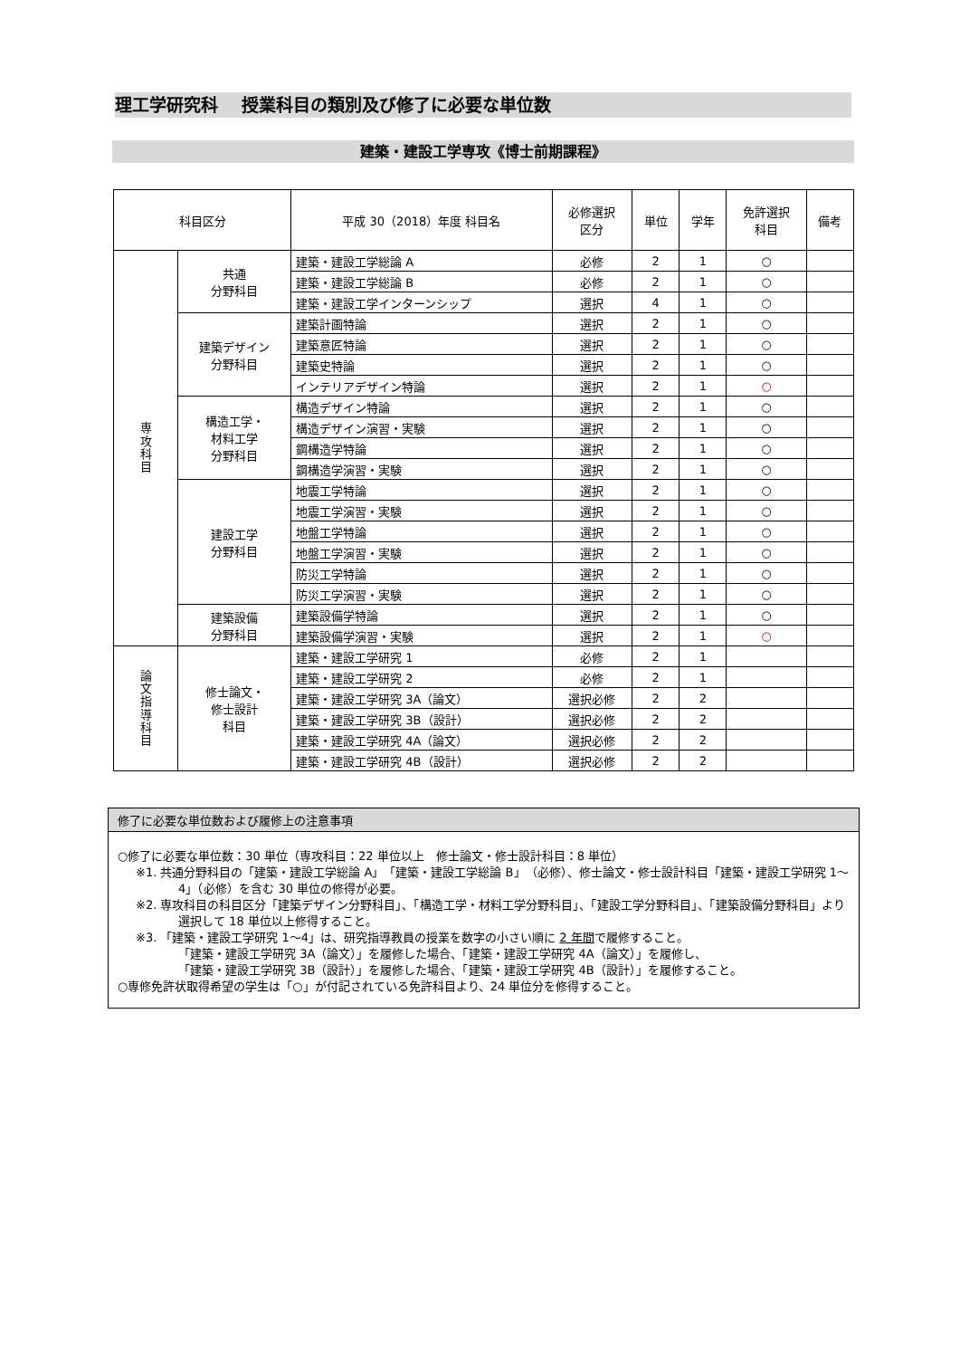理工学研究科　 授業科目の類別及び修了に必要な単位数
建築・建設工学専攻《博士前期課程》
| 科目区分 | | 平成 30（2018）年度 科目名 | 必修選択 区分 | 単位 | 学年 | 免許選択 科目 | 備考 |
| --- | --- | --- | --- | --- | --- | --- | --- |
| 専 攻 科 目 | 共通 分野科目 | 建築・建設工学総論 A | 必修 | 2 | 1 | ○ | |
| | | 建築・建設工学総論 B | 必修 | 2 | 1 | ○ | |
| | | 建築・建設工学インターンシップ | 選択 | 4 | 1 | ○ | |
| | 建築デザイン 分野科目 | 建築計画特論 | 選択 | 2 | 1 | ○ | |
| | | 建築意匠特論 | 選択 | 2 | 1 | ○ | |
| | | 建築史特論 | 選択 | 2 | 1 | ○ | |
| | | インテリアデザイン特論 | 選択 | 2 | 1 | ○ | |
| | 構造工学・ 材料工学 分野科目 | 構造デザイン特論 | 選択 | 2 | 1 | ○ | |
| | | 構造デザイン演習・実験 | 選択 | 2 | 1 | ○ | |
| | | 鋼構造学特論 | 選択 | 2 | 1 | ○ | |
| | | 鋼構造学演習・実験 | 選択 | 2 | 1 | ○ | |
| | 建設工学 分野科目 | 地震工学特論 | 選択 | 2 | 1 | ○ | |
| | | 地震工学演習・実験 | 選択 | 2 | 1 | ○ | |
| | | 地盤工学特論 | 選択 | 2 | 1 | ○ | |
| | | 地盤工学演習・実験 | 選択 | 2 | 1 | ○ | |
| | | 防災工学特論 | 選択 | 2 | 1 | ○ | |
| | | 防災工学演習・実験 | 選択 | 2 | 1 | ○ | |
| | 建築設備 分野科目 | 建築設備学特論 | 選択 | 2 | 1 | ○ | |
| | | 建築設備学演習・実験 | 選択 | 2 | 1 | ○ | |
| 論 文 指 導 科 目 | 修士論文・ 修士設計 科目 | 建築・建設工学研究 1 | 必修 | 2 | 1 | | |
| | | 建築・建設工学研究 2 | 必修 | 2 | 1 | | |
| | | 建築・建設工学研究 3A（論文） | 選択必修 | 2 | 2 | | |
| | | 建築・建設工学研究 3B（設計） | 選択必修 | 2 | 2 | | |
| | | 建築・建設工学研究 4A（論文） | 選択必修 | 2 | 2 | | |
| | | 建築・建設工学研究 4B（設計） | 選択必修 | 2 | 2 | | |
修了に必要な単位数および履修上の注意事項
○修了に必要な単位数：30 単位（専攻科目：22 単位以上　修士論文・修士設計科目：8 単位）
※1. 共通分野科目の「建築・建設工学総論 A」「建築・建設工学総論 B」（必修）、修士論文・修士設計科目「建築・建設工学研究 1～4」（必修）を含む 30 単位の修得が必要。
※2. 専攻科目の科目区分「建築デザイン分野科目」、「構造工学・材料工学分野科目」、「建設工学分野科目」、「建築設備分野科目」より選択して 18 単位以上修得すること。
※3. 「建築・建設工学研究 1～4」は、研究指導教員の授業を数字の小さい順に 2 年間で履修すること。
「建築・建設工学研究 3A（論文）」を履修した場合、「建築・建設工学研究 4A（論文）」を履修し、
「建築・建設工学研究 3B（設計）」を履修した場合、「建築・建設工学研究 4B（設計）」を履修すること。
○専修免許状取得希望の学生は「○」が付記されている免許科目より、24 単位分を修得すること。